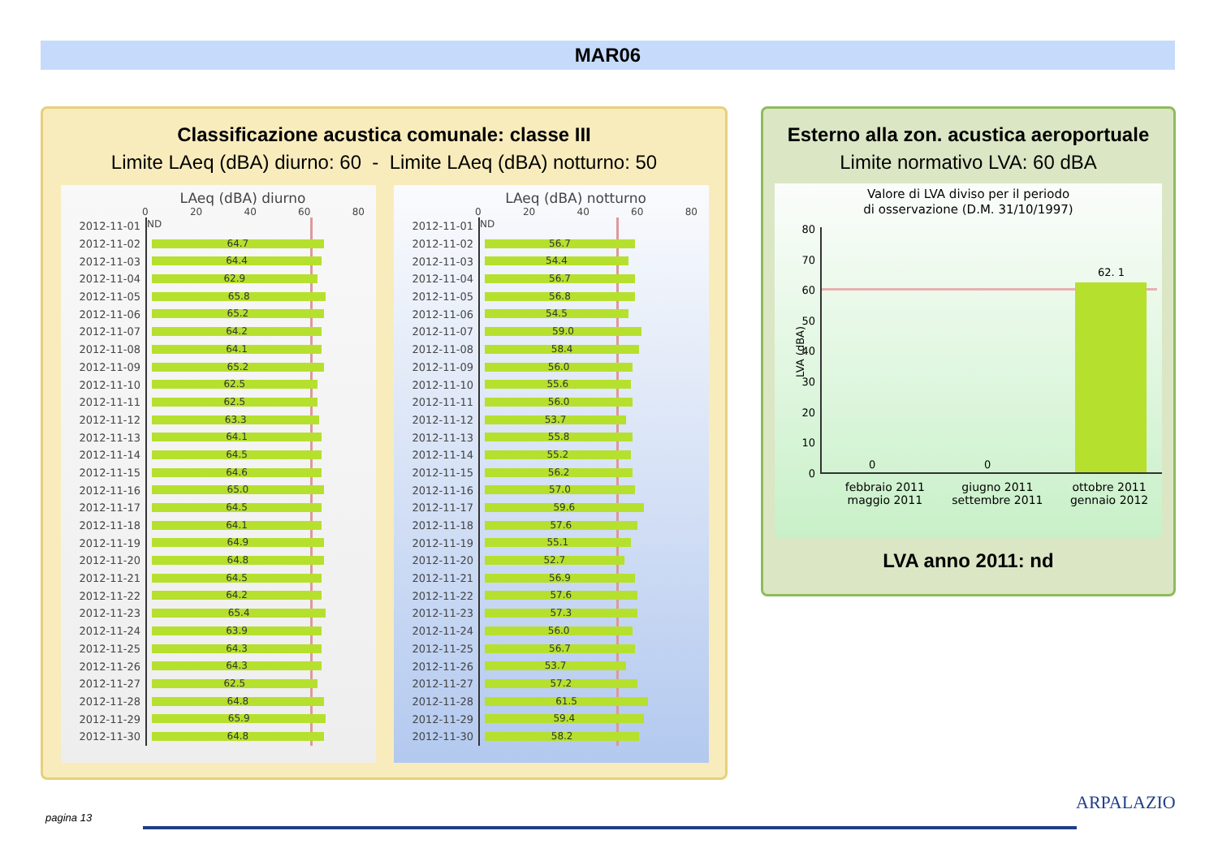MAR06
Classificazione acustica comunale: classe III
Limite LAeq (dBA) diurno: 60 - Limite LAeq (dBA) notturno: 50
LAeq (dBA) diurno
0 20 40 60 80
2012-11-01
ND
2012-11-02
64.7
2012-11-03
64.4
2012-11-04
62.9
2012-11-05
65.8
2012-11-06
65.2
2012-11-07
64.2
2012-11-08
64.1
2012-11-09
65.2
2012-11-10
62.5
2012-11-11
62.5
2012-11-12
63.3
2012-11-13
64.1
2012-11-14
64.5
2012-11-15
64.6
2012-11-16
65.0
2012-11-17
64.5
2012-11-18
64.1
2012-11-19
64.9
2012-11-20
64.8
2012-11-21
64.5
2012-11-22
64.2
2012-11-23
65.4
2012-11-24
63.9
2012-11-25
64.3
2012-11-26
64.3
2012-11-27
62.5
2012-11-28
64.8
2012-11-29
65.9
2012-11-30
64.8
LAeq (dBA) notturno
0 20 40 60 80
2012-11-01
ND
2012-11-02
56.7
2012-11-03
54.4
2012-11-04
56.7
2012-11-05
56.8
2012-11-06
54.5
2012-11-07
59.0
2012-11-08
58.4
2012-11-09
56.0
2012-11-10
55.6
2012-11-11
56.0
2012-11-12
53.7
2012-11-13
55.8
2012-11-14
55.2
2012-11-15
56.2
2012-11-16
57.0
2012-11-17
59.6
2012-11-18
57.6
2012-11-19
55.1
2012-11-20
52.7
2012-11-21
56.9
2012-11-22
57.6
2012-11-23
57.3
2012-11-24
56.0
2012-11-25
56.7
2012-11-26
53.7
2012-11-27
57.2
2012-11-28
61.5
2012-11-29
59.4
2012-11-30
58.2
Esterno alla zon. acustica aeroportuale
Limite normativo LVA: 60 dBA
Valore di LVA diviso per il periodo
di osservazione (D.M. 31/10/1997)
LVA (dBA)
80
70
60
50
40
30
20
10
0
0 0
62. 1
febbraio 2011
maggio 2011 giugno 2011
settembre 2011 ottobre 2011
gennaio 2012
LVA anno 2011: nd
pagina 13
ARPALAZIO